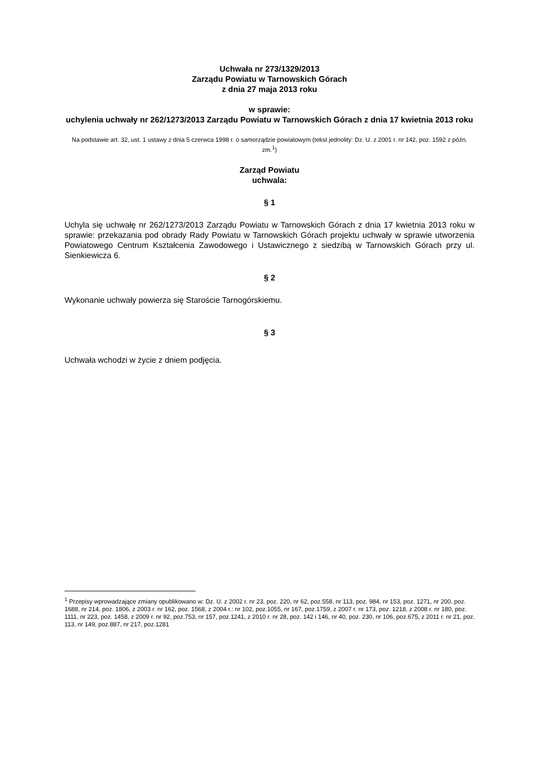Uchwała nr 273/1329/2013
Zarządu Powiatu w Tarnowskich Górach
z dnia 27 maja 2013 roku
w sprawie:
uchylenia uchwały nr 262/1273/2013 Zarządu Powiatu w Tarnowskich Górach z dnia 17 kwietnia 2013 roku
Na podstawie art. 32, ust. 1 ustawy z dnia 5 czerwca 1998 r. o samorządzie powiatowym (tekst jednolity: Dz. U. z 2001 r. nr 142, poz. 1592 z późn. zm.<sup>1</sup>)
Zarząd Powiatu
uchwala:
§ 1
Uchyla się uchwałę nr 262/1273/2013 Zarządu Powiatu w Tarnowskich Górach z dnia 17 kwietnia 2013 roku w sprawie: przekazania pod obrady Rady Powiatu w Tarnowskich Górach projektu uchwały w sprawie utworzenia Powiatowego Centrum Kształcenia Zawodowego i Ustawicznego z siedzibą w Tarnowskich Górach przy ul. Sienkiewicza 6.
§ 2
Wykonanie uchwały powierza się Staroście Tarnogórskiemu.
§ 3
Uchwała wchodzi w życie z dniem podjęcia.
<sup>1</sup> Przepisy wprowadzające zmiany opublikowano w: Dz. U. z 2002 r. nr 23, poz. 220, nr 62, poz.558, nr 113, poz. 984, nr 153, poz. 1271, nr 200, poz. 1688, nr 214, poz. 1806, z 2003 r. nr 162, poz. 1568, z 2004 r.: nr 102, poz.1055, nr 167, poz.1759, z 2007 r. nr 173, poz. 1218, z 2008 r. nr 180, poz. 1111, nr 223, poz. 1458, z 2009 r. nr 92, poz.753, nr 157, poz.1241, z 2010 r. nr 28, poz. 142 i 146, nr 40, poz. 230, nr 106, poz.675, z 2011 r. nr 21, poz. 113, nr 149, poz.887, nr 217, poz.1281